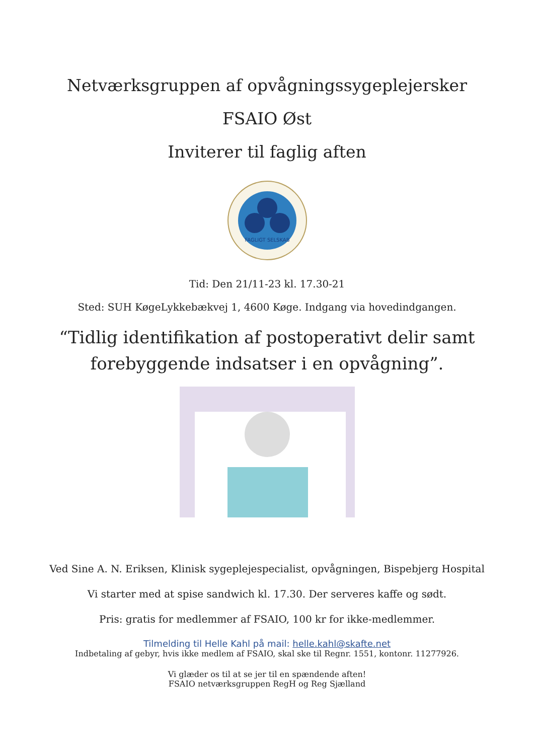Netværksgruppen af opvågningssygeplejersker
FSAIO Øst
Inviterer til faglig aften
FAGLIGT SELSKAB
Tid: Den 21/11-23 kl. 17.30-21
Sted: SUH KøgeLykkebækvej 1, 4600 Køge. Indgang via hovedindgangen.
“Tidlig identifikation af postoperativt delir samt
forebyggende indsatser i en opvågning”.
Ved Sine A. N. Eriksen, Klinisk sygeplejespecialist, opvågningen, Bispebjerg Hospital
Vi starter med at spise sandwich kl. 17.30. Der serveres kaffe og sødt.
Pris: gratis for medlemmer af FSAIO, 100 kr for ikke-medlemmer.
Tilmelding til Helle Kahl på mail: helle.kahl@skafte.net
Indbetaling af gebyr, hvis ikke medlem af FSAIO, skal ske til Regnr. 1551, kontonr. 11277926.
Vi glæder os til at se jer til en spændende aften!
FSAIO netværksgruppen RegH og Reg Sjælland